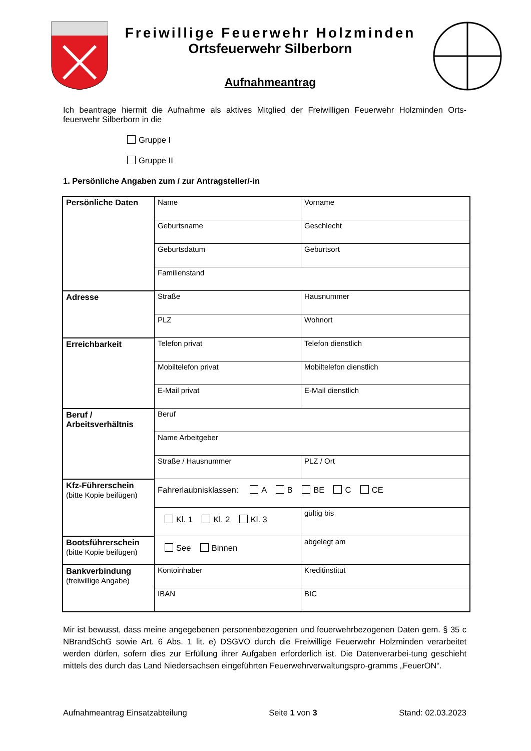Freiwillige Feuerwehr Holzminden
Ortsfeuerwehr Silberborn
Aufnahmeantrag
Ich beantrage hiermit die Aufnahme als aktives Mitglied der Freiwilligen Feuerwehr Holzminden Orts-feuerwehr Silberborn in die
Gruppe I
Gruppe II
1. Persönliche Angaben zum / zur Antragsteller/-in
| Persönliche Daten | Name | Vorname |
| | Geburtsname | Geschlecht |
| | Geburtsdatum | Geburtsort |
| | Familienstand | |
| Adresse | Straße | Hausnummer |
| | PLZ | Wohnort |
| Erreichbarkeit | Telefon privat | Telefon dienstlich |
| | Mobiltelefon privat | Mobiltelefon dienstlich |
| | E-Mail privat | E-Mail dienstlich |
| Beruf / Arbeitsverhältnis | Beruf | |
| | Name Arbeitgeber | |
| | Straße / Hausnummer | PLZ / Ort |
| Kfz-Führerschein (bitte Kopie beifügen) | Fahrerlaubnisklassen: A B BE C CE | |
| | Kl. 1 Kl. 2 Kl. 3 | gültig bis |
| Bootsführerschein (bitte Kopie beifügen) | See Binnen | abgelegt am |
| Bankverbindung (freiwillige Angabe) | Kontoinhaber | Kreditinstitut |
| | IBAN | BIC |
Mir ist bewusst, dass meine angegebenen personenbezogenen und feuerwehrbezogenen Daten gem. § 35 c NBrandSchG sowie Art. 6 Abs. 1 lit. e) DSGVO durch die Freiwillige Feuerwehr Holzminden verarbeitet werden dürfen, sofern dies zur Erfüllung ihrer Aufgaben erforderlich ist. Die Datenverarbei-tung geschieht mittels des durch das Land Niedersachsen eingeführten Feuerwehrverwaltungspro-gramms „FeuerON“.
Aufnahmeantrag Einsatzabteilung Seite 1 von 3 Stand: 02.03.2023